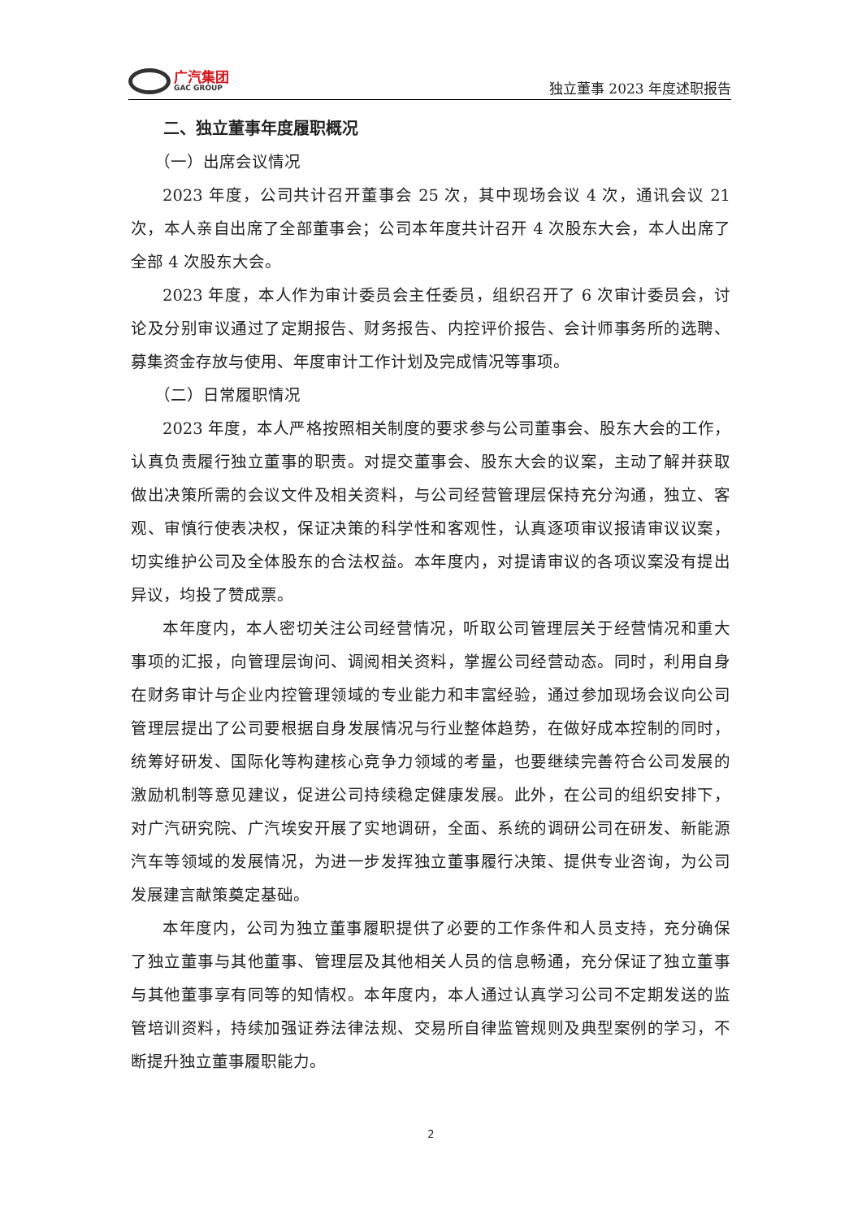广汽集团
GAC GROUP
独立董事 2023 年度述职报告
二、独立董事年度履职概况
（一）出席会议情况
2023 年度，公司共计召开董事会 25 次，其中现场会议 4 次，通讯会议 21 次，本人亲自出席了全部董事会；公司本年度共计召开 4 次股东大会，本人出席了全部 4 次股东大会。
2023 年度，本人作为审计委员会主任委员，组织召开了 6 次审计委员会，讨论及分别审议通过了定期报告、财务报告、内控评价报告、会计师事务所的选聘、募集资金存放与使用、年度审计工作计划及完成情况等事项。
（二）日常履职情况
2023 年度，本人严格按照相关制度的要求参与公司董事会、股东大会的工作，认真负责履行独立董事的职责。对提交董事会、股东大会的议案，主动了解并获取做出决策所需的会议文件及相关资料，与公司经营管理层保持充分沟通，独立、客观、审慎行使表决权，保证决策的科学性和客观性，认真逐项审议报请审议议案，切实维护公司及全体股东的合法权益。本年度内，对提请审议的各项议案没有提出异议，均投了赞成票。
本年度内，本人密切关注公司经营情况，听取公司管理层关于经营情况和重大事项的汇报，向管理层询问、调阅相关资料，掌握公司经营动态。同时，利用自身在财务审计与企业内控管理领域的专业能力和丰富经验，通过参加现场会议向公司管理层提出了公司要根据自身发展情况与行业整体趋势，在做好成本控制的同时，统筹好研发、国际化等构建核心竞争力领域的考量，也要继续完善符合公司发展的激励机制等意见建议，促进公司持续稳定健康发展。此外，在公司的组织安排下，对广汽研究院、广汽埃安开展了实地调研，全面、系统的调研公司在研发、新能源汽车等领域的发展情况，为进一步发挥独立董事履行决策、提供专业咨询，为公司发展建言献策奠定基础。
本年度内，公司为独立董事履职提供了必要的工作条件和人员支持，充分确保了独立董事与其他董事、管理层及其他相关人员的信息畅通，充分保证了独立董事与其他董事享有同等的知情权。本年度内，本人通过认真学习公司不定期发送的监管培训资料，持续加强证券法律法规、交易所自律监管规则及典型案例的学习，不断提升独立董事履职能力。
2